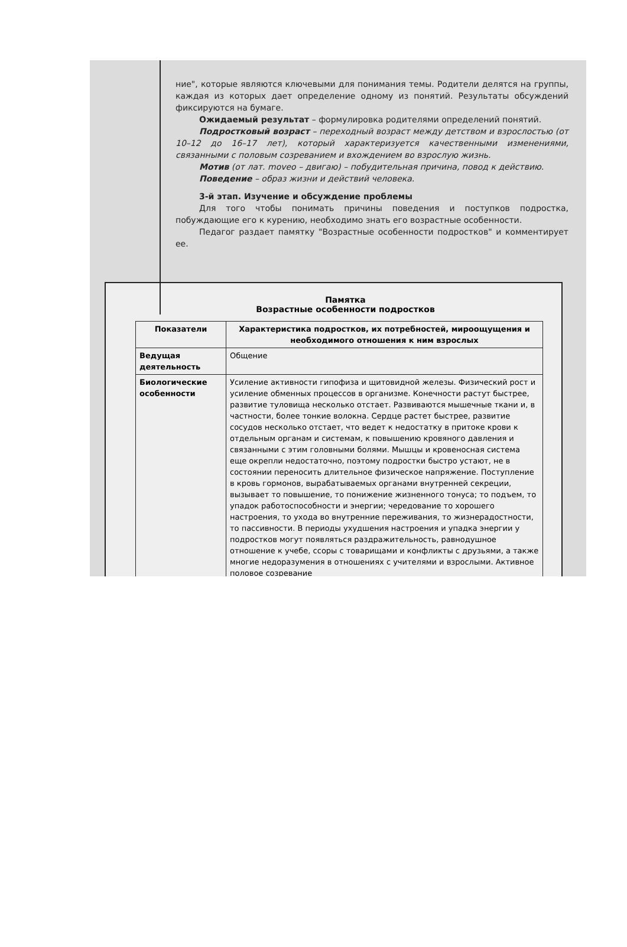ние", которые являются ключевыми для понимания темы. Родители делятся на группы, каждая из которых дает определение одному из понятий. Результаты обсуждений фиксируются на бумаге.
Ожидаемый результат – формулировка родителями определений понятий.
Подростковый возраст – переходный возраст между детством и взрослостью (от 10–12 до 16–17 лет), который характеризуется качественными изменениями, связанными с половым созреванием и вхождением во взрослую жизнь.
Мотив (от лат. moveo – двигаю) – побудительная причина, повод к действию.
Поведение – образ жизни и действий человека.
3-й этап. Изучение и обсуждение проблемы
Для того чтобы понимать причины поведения и поступков подростка, побуждающие его к курению, необходимо знать его возрастные особенности.
Педагог раздает памятку "Возрастные особенности подростков" и комментирует ее.
Памятка
Возрастные особенности подростков
| Показатели | Характеристика подростков, их потребностей, мироощущения и необходимого отношения к ним взрослых |
| --- | --- |
| Ведущая деятельность | Общение |
| Биологические особенности | Усиление активности гипофиза и щитовидной железы. Физический рост и усиление обменных процессов в организме. Конечности растут быстрее, развитие туловища несколько отстает. Развиваются мышечные ткани и, в частности, более тонкие волокна. Сердце растет быстрее, развитие сосудов несколько отстает, что ведет к недостатку в притоке крови к отдельным органам и системам, к повышению кровяного давления и связанными с этим головными болями. Мышцы и кровеносная система еще окрепли недостаточно, поэтому подростки быстро устают, не в состоянии переносить длительное физическое напряжение. Поступление в кровь гормонов, вырабатываемых органами внутренней секреции, вызывает то повышение, то понижение жизненного тонуса; то подъем, то упадок работоспособности и энергии; чередование то хорошего настроения, то ухода во внутренние переживания, то жизнерадостности, то пассивности. В периоды ухудшения настроения и упадка энергии у подростков могут появляться раздражительность, равнодушное отношение к учебе, ссоры с товарищами и конфликты с друзьями, а также многие недоразумения в отношениях с учителями и взрослыми. Активное половое созревание |